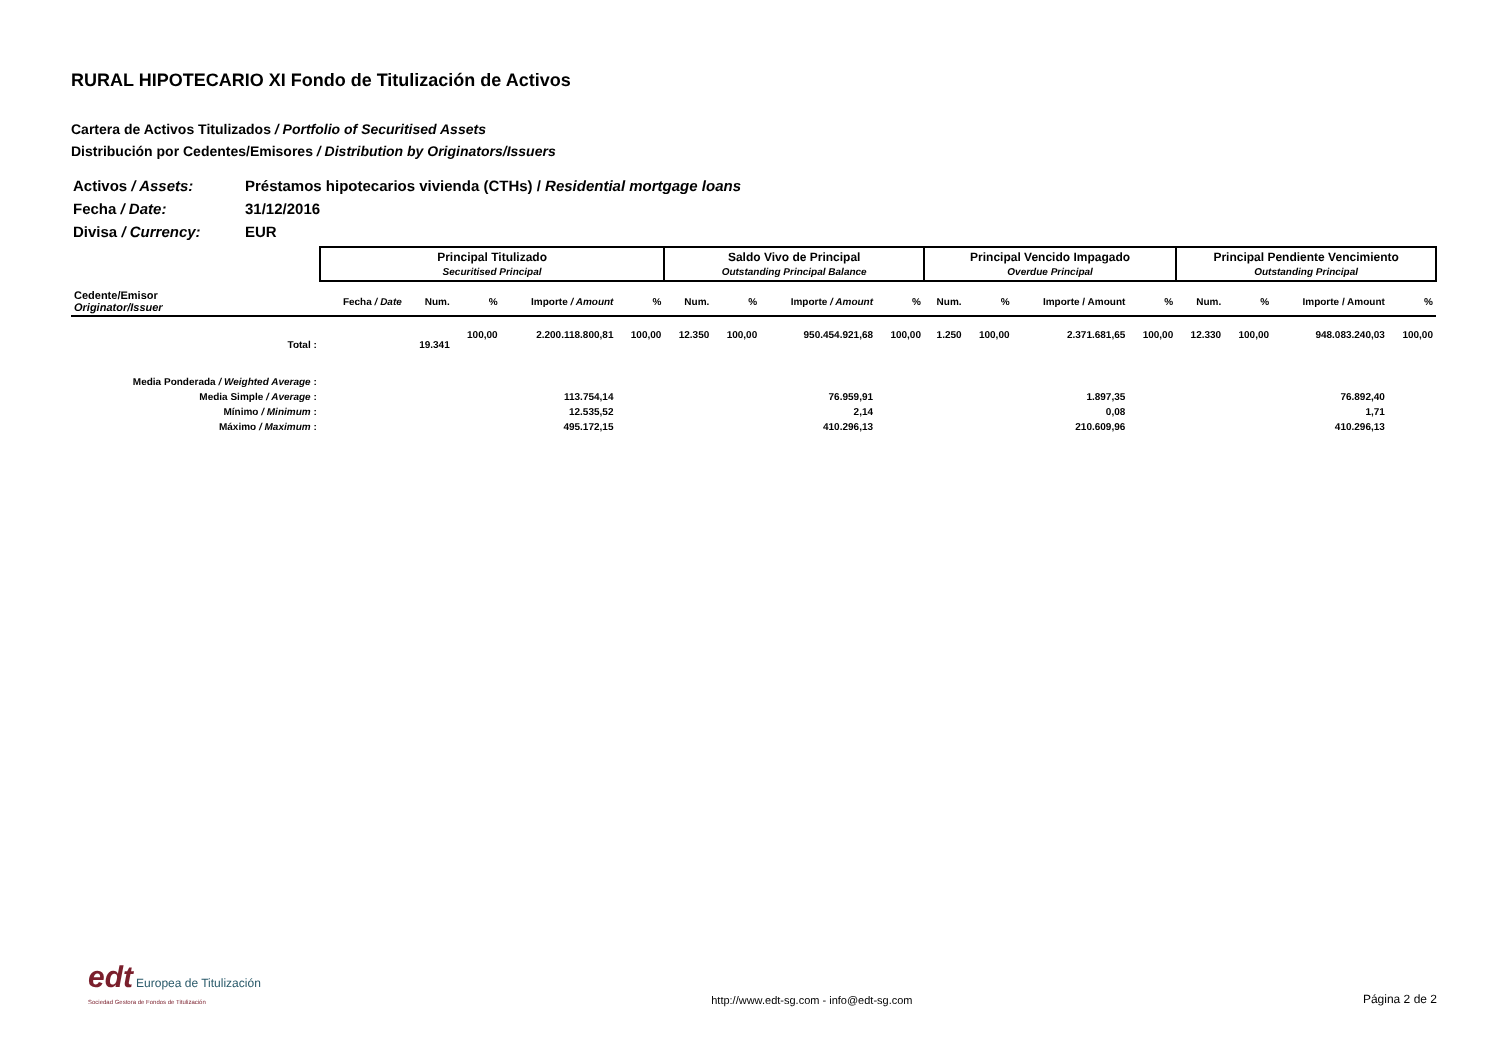RURAL HIPOTECARIO XI Fondo de Titulización de Activos
Cartera de Activos Titulizados / Portfolio of Securitised Assets
Distribución por Cedentes/Emisores / Distribution by Originators/Issuers
| Activos / Assets: | Préstamos hipotecarios vivienda (CTHs) / Residential mortgage loans |
| Fecha / Date: | 31/12/2016 |
| Divisa / Currency: | EUR |
| | Principal Titulizado Securitised Principal | | | | | Saldo Vivo de Principal Outstanding Principal Balance | | | | Principal Vencido Impagado Overdue Principal | | | | Principal Pendiente Vencimiento Outstanding Principal | | | |
| --- | --- | --- | --- | --- | --- | --- | --- | --- | --- | --- | --- | --- | --- | --- | --- | --- | --- |
| Cedente/Emisor Originator/Issuer | Fecha / Date | Num. | % | Importe / Amount | % | Num. | % | Importe / Amount | % | Num. | % | Importe / Amount | % | Num. | % | Importe / Amount | % |
| Total : | | 19.341 | 100,00 | 2.200.118.800,81 | 100,00 | 12.350 | 100,00 | 950.454.921,68 | 100,00 | 1.250 | 100,00 | 2.371.681,65 | 100,00 | 12.330 | 100,00 | 948.083.240,03 | 100,00 |
| Media Ponderada / Weighted Average : | | | | | | | | | | | | | | | | | |
| Media Simple / Average : | | | | 113.754,14 | | | | 76.959,91 | | | | 1.897,35 | | | | 76.892,40 | |
| Mínimo / Minimum : | | | | 12.535,52 | | | | 2,14 | | | | 0,08 | | | | 1,71 | |
| Máximo / Maximum : | | | | 495.172,15 | | | | 410.296,13 | | | | 210.609,96 | | | | 410.296,13 | |
edt Europea de Titulización
Sociedad Gestora de Fondos de Titulización
http://www.edt-sg.com - info@edt-sg.com
Página 2 de 2